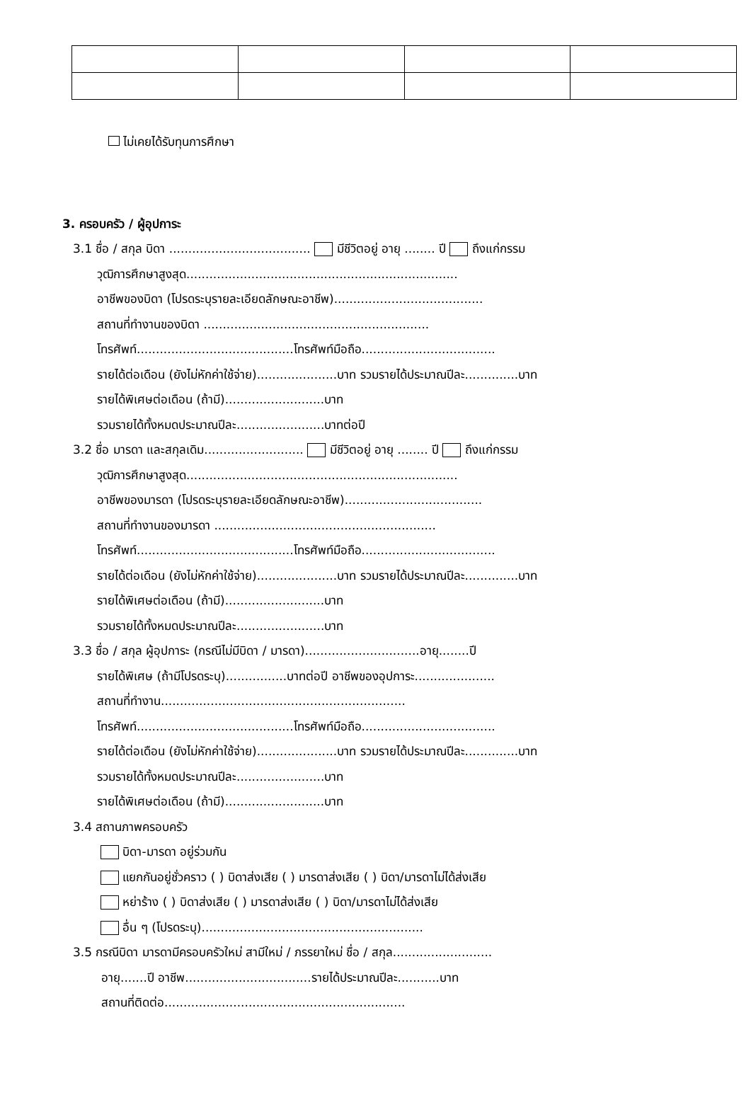ไม่เคยได้รับทุนการศึกษา
3. ครอบครัว / ผู้อุปการะ
3.1 ชื่อ / สกุล บิดา ..................................... มีชีวิตอยู่ อายุ ........ ปี ถึงแก่กรรม
วุฒิการศึกษาสูงสุด.......................................................................
อาชีพของบิดา (โปรดระบุรายละเอียดลักษณะอาชีพ).......................................
สถานที่ทำงานของบิดา ...........................................................
โทรศัพท์.........................................โทรศัพท์มือถือ...................................
รายได้ต่อเดือน (ยังไม่หักค่าใช้จ่าย).....................บาท รวมรายได้ประมาณปีละ..............บาท
รายได้พิเศษต่อเดือน (ถ้ามี)..........................บาท
รวมรายได้ทั้งหมดประมาณปีละ.......................บาทต่อปี
3.2 ชื่อ มารดา และสกุลเดิม.......................... มีชีวิตอยู่ อายุ ........ ปี ถึงแก่กรรม
วุฒิการศึกษาสูงสุด.......................................................................
อาชีพของมารดา (โปรดระบุรายละเอียดลักษณะอาชีพ)....................................
สถานที่ทำงานของมารดา ..........................................................
โทรศัพท์.........................................โทรศัพท์มือถือ...................................
รายได้ต่อเดือน (ยังไม่หักค่าใช้จ่าย).....................บาท รวมรายได้ประมาณปีละ..............บาท
รายได้พิเศษต่อเดือน (ถ้ามี)..........................บาท
รวมรายได้ทั้งหมดประมาณปีละ.......................บาท
3.3 ชื่อ / สกุล ผู้อุปการะ (กรณีไม่มีบิดา / มารดา)..............................อายุ........ปี
รายได้พิเศษ (ถ้ามีโปรดระบุ)................บาทต่อปี อาชีพของอุปการะ.....................
สถานที่ทำงาน................................................................
โทรศัพท์.........................................โทรศัพท์มือถือ...................................
รายได้ต่อเดือน (ยังไม่หักค่าใช้จ่าย).....................บาท รวมรายได้ประมาณปีละ..............บาท
รวมรายได้ทั้งหมดประมาณปีละ.......................บาท
รายได้พิเศษต่อเดือน (ถ้ามี)..........................บาท
3.4 สถานภาพครอบครัว
บิดา-มารดา อยู่ร่วมกัน
แยกกันอยู่ชั่วคราว ( ) บิดาส่งเสีย ( ) มารดาส่งเสีย ( ) บิดา/มารดาไม่ได้ส่งเสีย
หย่าร้าง ( ) บิดาส่งเสีย ( ) มารดาส่งเสีย ( ) บิดา/มารดาไม่ได้ส่งเสีย
อื่น ๆ (โปรดระบุ)..........................................................
3.5 กรณีบิดา มารดามีครอบครัวใหม่ สามีใหม่ / ภรรยาใหม่ ชื่อ / สกุล..........................
อายุ.......ปี อาชีพ.................................รายได้ประมาณปีละ...........บาท
สถานที่ติดต่อ...............................................................